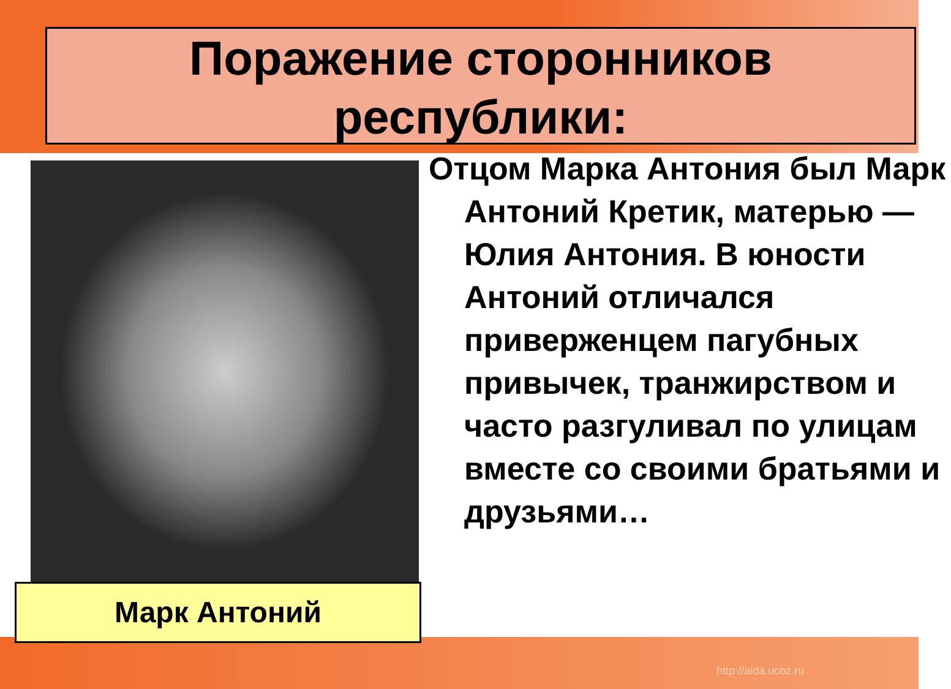Поражение сторонников
республики:
Марк Антоний
Отцом Марка Антония был Марк Антоний Кретик, матерью — Юлия Антония. В юности Антоний отличался приверженцем пагубных привычек, транжирством и часто разгуливал по улицам вместе со своими братьями и друзьями…
http://aida.ucoz.ru